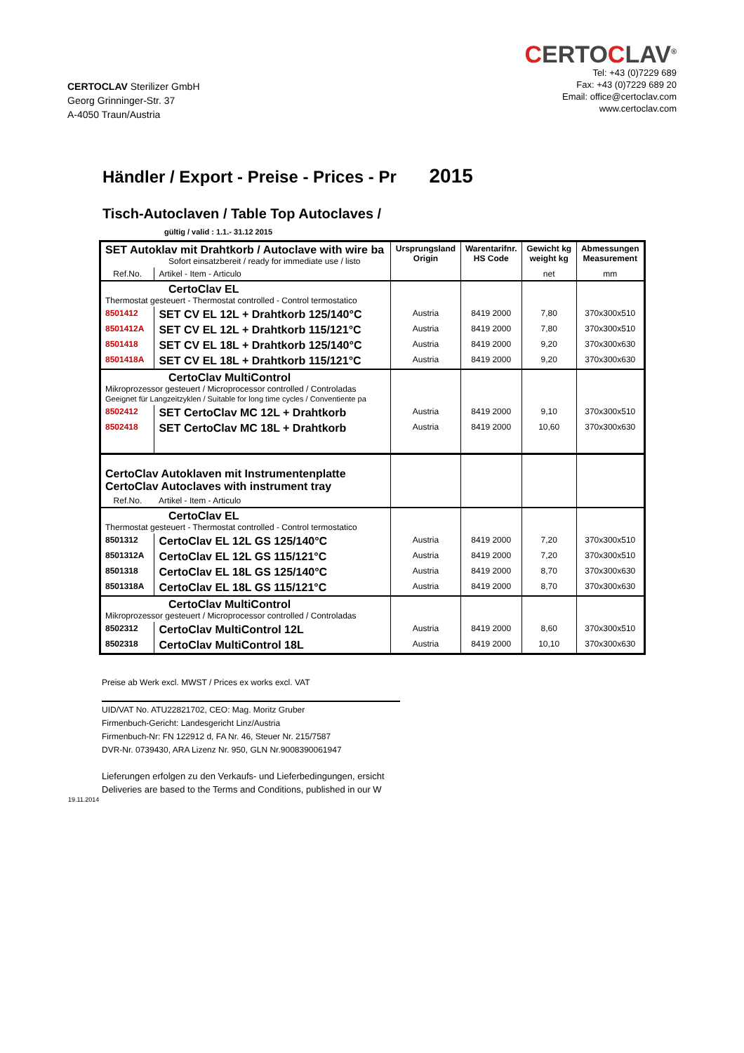CERTOCLAV Sterilizer GmbH
Georg Grinninger-Str. 37
A-4050 Traun/Austria
CERTOCLAV<sup>®</sup>
Tel: +43 (0)7229 689
Fax: +43 (0)7229 689 20
Email: office@certoclav.com
www.certoclav.com
Händler / Export - Preise - Prices - Pr 2015
Tisch-Autoclaven / Table Top Autoclaves /
gültig / valid : 1.1.- 31.12 2015
| SET Autoklav mit Drahtkorb / Autoclave with wire ba Sofort einsatzbereit / ready for immediate use / listo | | Ursprungsland Origin | Warentarifnr. HS Code | Gewicht kg weight kg | Abmessungen Measurement |
| Ref.No. | Artikel - Item - Articulo | | | net | mm |
| CertoClav EL Thermostat gesteuert - Thermostat controlled - Control termostatico | | | | | |
| 8501412 | SET CV EL 12L + Drahtkorb 125/140°C | Austria | 8419 2000 | 7,80 | 370x300x510 |
| 8501412A | SET CV EL 12L + Drahtkorb 115/121°C | Austria | 8419 2000 | 7,80 | 370x300x510 |
| 8501418 | SET CV EL 18L + Drahtkorb 125/140°C | Austria | 8419 2000 | 9,20 | 370x300x630 |
| 8501418A | SET CV EL 18L + Drahtkorb 115/121°C | Austria | 8419 2000 | 9,20 | 370x300x630 |
| CertoClav MultiControl Mikroprozessor gesteuert / Microprocessor controlled / Controladas Geeignet für Langzeitzyklen / Suitable for long time cycles / Conventiente pa | | | | | |
| 8502412 | SET CertoClav MC 12L + Drahtkorb | Austria | 8419 2000 | 9,10 | 370x300x510 |
| 8502418 | SET CertoClav MC 18L + Drahtkorb | Austria | 8419 2000 | 10,60 | 370x300x630 |
| CertoClav Autoklaven mit Instrumentenplatte CertoClav Autoclaves with instrument tray | | | | | |
| Ref.No. | Artikel - Item - Articulo | | | | |
| CertoClav EL Thermostat gesteuert - Thermostat controlled - Control termostatico | | | | | |
| 8501312 | CertoClav EL 12L GS 125/140°C | Austria | 8419 2000 | 7,20 | 370x300x510 |
| 8501312A | CertoClav EL 12L GS 115/121°C | Austria | 8419 2000 | 7,20 | 370x300x510 |
| 8501318 | CertoClav EL 18L GS 125/140°C | Austria | 8419 2000 | 8,70 | 370x300x630 |
| 8501318A | CertoClav EL 18L GS 115/121°C | Austria | 8419 2000 | 8,70 | 370x300x630 |
| CertoClav MultiControl Mikroprozessor gesteuert / Microprocessor controlled / Controladas | | | | | |
| 8502312 | CertoClav MultiControl 12L | Austria | 8419 2000 | 8,60 | 370x300x510 |
| 8502318 | CertoClav MultiControl 18L | Austria | 8419 2000 | 10,10 | 370x300x630 |
Preise ab Werk excl. MWST / Prices ex works excl. VAT
UID/VAT No. ATU22821702, CEO: Mag. Moritz Gruber
Firmenbuch-Gericht: Landesgericht Linz/Austria
Firmenbuch-Nr: FN 122912 d, FA Nr. 46, Steuer Nr. 215/7587
DVR-Nr. 0739430, ARA Lizenz Nr. 950, GLN Nr.9008390061947
Lieferungen erfolgen zu den Verkaufs- und Lieferbedingungen, ersicht
Deliveries are based to the Terms and Conditions, published in our W
19.11.2014